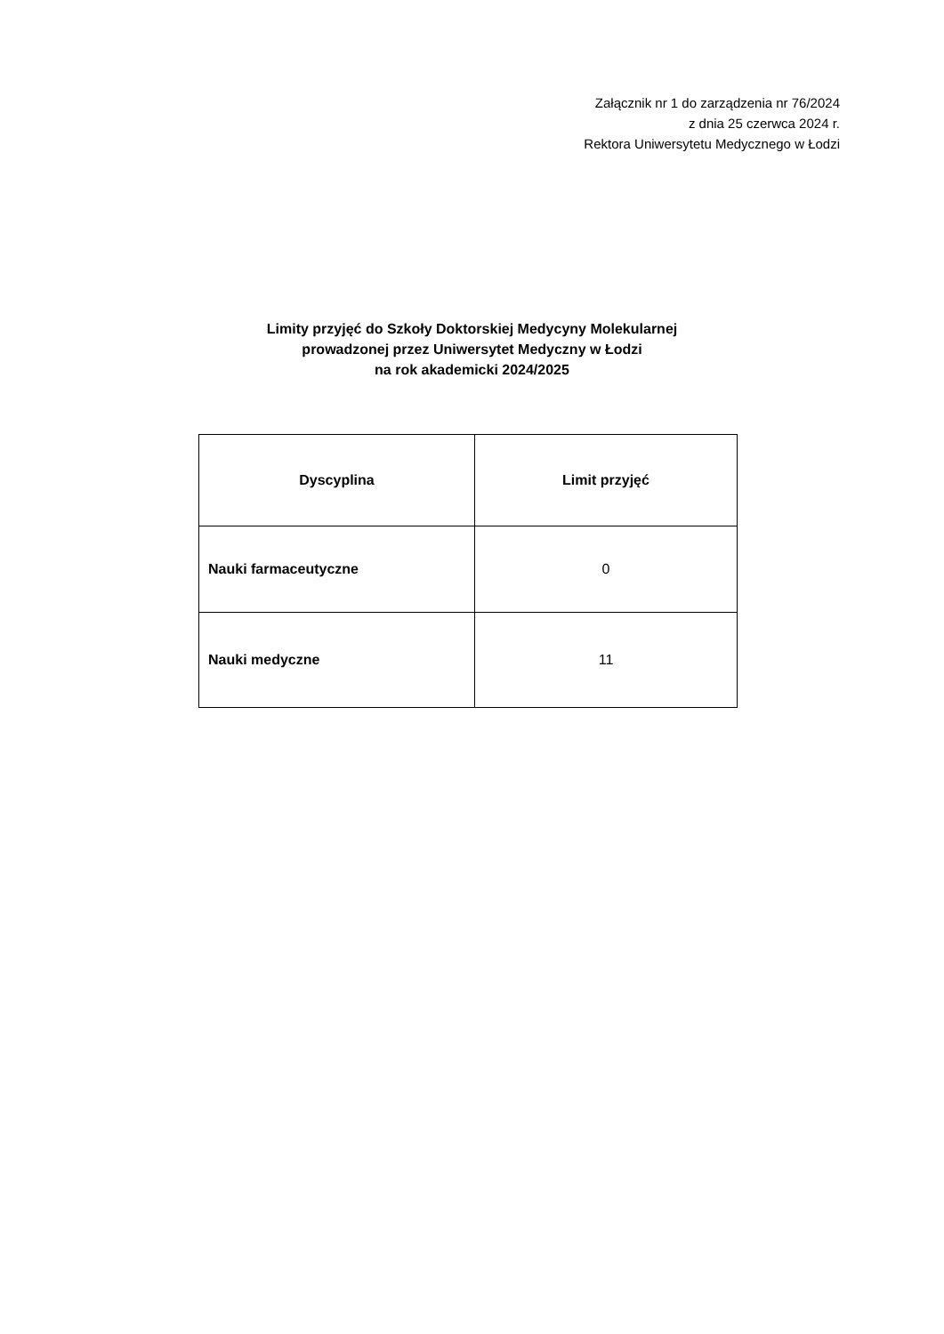Załącznik nr 1 do zarządzenia nr 76/2024
z dnia 25 czerwca 2024 r.
Rektora Uniwersytetu Medycznego w Łodzi
Limity przyjęć do Szkoły Doktorskiej Medycyny Molekularnej
prowadzonej przez Uniwersytet Medyczny w Łodzi
na rok akademicki 2024/2025
| Dyscyplina | Limit przyjęć |
| --- | --- |
| Nauki farmaceutyczne | 0 |
| Nauki medyczne | 11 |